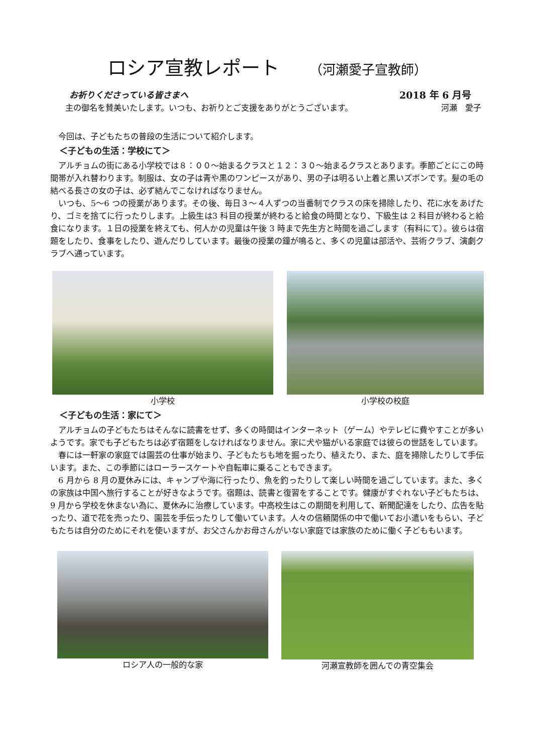ロシア宣教レポート （河瀬愛子宣教師）
お祈りくださっている皆さまへ 2018 年 6 月号
主の御名を賛美いたします。いつも、お祈りとご支援をありがとうございます。 河瀬　愛子
今回は、子どもたちの普段の生活について紹介します。
＜子どもの生活：学校にて＞
アルチョムの街にある小学校では８：００～始まるクラスと１２：３０～始まるクラスとあります。季節ごとにこの時間帯が入れ替わります。制服は、女の子は青や黒のワンピースがあり、男の子は明るい上着と黒いズボンです。髪の毛の結べる長さの女の子は、必ず結んでこなければなりません。
いつも、5～6 つの授業があります。その後、毎日３～４人ずつの当番制でクラスの床を掃除したり、花に水をあげたり、ゴミを捨てに行ったりします。上級生は3 科目の授業が終わると給食の時間となり、下級生は 2 科目が終わると給食になります。１日の授業を終えても、何人かの児童は午後 3 時まで先生方と時間を過ごします（有料にて）。彼らは宿題をしたり、食事をしたり、遊んだりしています。最後の授業の鐘が鳴ると、多くの児童は部活や、芸術クラブ、演劇クラブへ通っています。
小学校 小学校の校庭
＜子どもの生活：家にて＞
アルチョムの子どもたちはそんなに読書をせず、多くの時間はインターネット（ゲーム）やテレビに費やすことが多いようです。家でも子どもたちは必ず宿題をしなければなりません。家に犬や猫がいる家庭では彼らの世話をしています。
春には一軒家の家庭では園芸の仕事が始まり、子どもたちも地を掘ったり、植えたり、また、庭を掃除したりして手伝います。また、この季節にはローラースケートや自転車に乗ることもできます。
6 月から 8 月の夏休みには、キャンプや海に行ったり、魚を釣ったりして楽しい時間を過ごしています。また、多くの家族は中国へ旅行することが好きなようです。宿題は、読書と復習をすることです。健康がすぐれない子どもたちは、9 月から学校を休まない為に、夏休みに治療しています。中高校生はこの期間を利用して、新聞配達をしたり、広告を貼ったり、道で花を売ったり、園芸を手伝ったりして働いています。人々の信頼関係の中で働いてお小遣いをもらい、子どもたちは自分のためにそれを使いますが、お父さんかお母さんがいない家庭では家族のために働く子どももいます。
ロシア人の一般的な家 河瀬宣教師を囲んでの青空集会